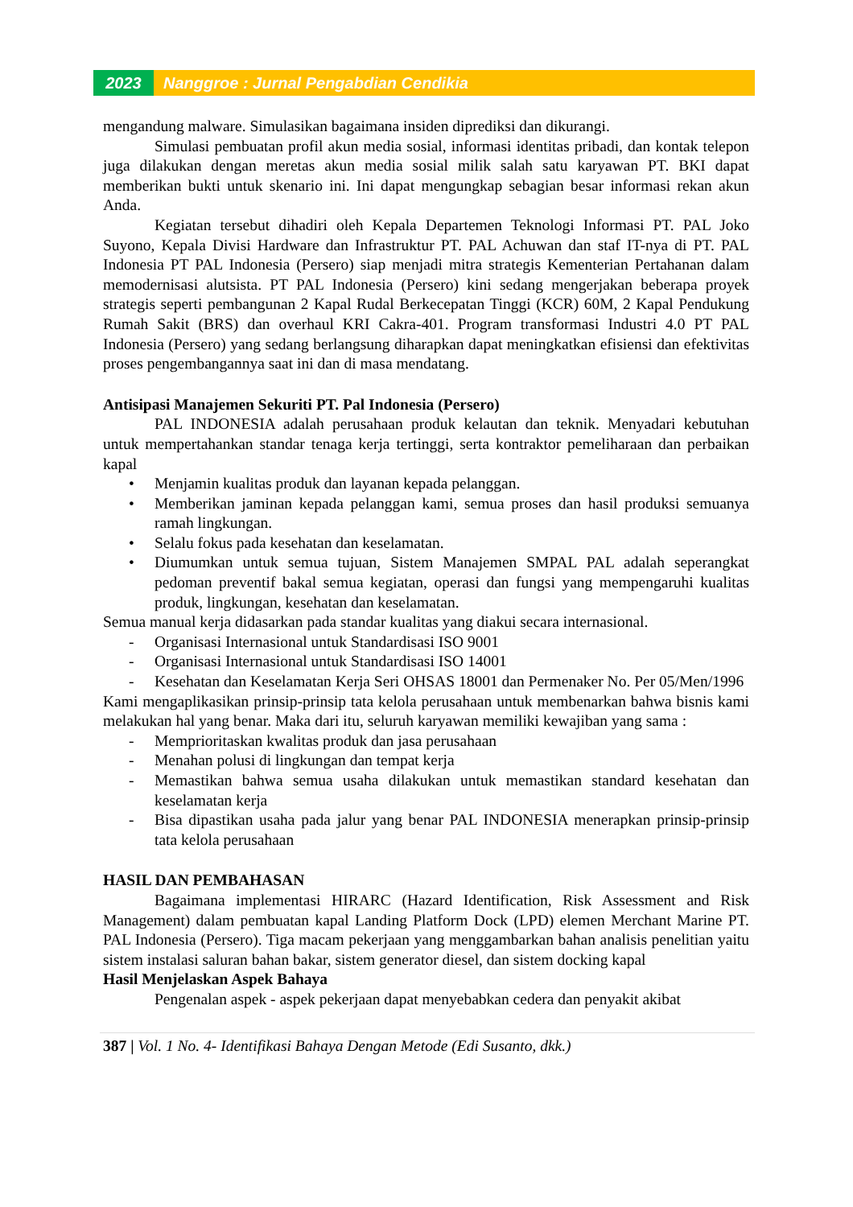2023 Nanggroe : Jurnal Pengabdian Cendikia
mengandung malware. Simulasikan bagaimana insiden diprediksi dan dikurangi.
Simulasi pembuatan profil akun media sosial, informasi identitas pribadi, dan kontak telepon juga dilakukan dengan meretas akun media sosial milik salah satu karyawan PT. BKI dapat memberikan bukti untuk skenario ini. Ini dapat mengungkap sebagian besar informasi rekan akun Anda.
Kegiatan tersebut dihadiri oleh Kepala Departemen Teknologi Informasi PT. PAL Joko Suyono, Kepala Divisi Hardware dan Infrastruktur PT. PAL Achuwan dan staf IT-nya di PT. PAL Indonesia PT PAL Indonesia (Persero) siap menjadi mitra strategis Kementerian Pertahanan dalam memodernisasi alutsista. PT PAL Indonesia (Persero) kini sedang mengerjakan beberapa proyek strategis seperti pembangunan 2 Kapal Rudal Berkecepatan Tinggi (KCR) 60M, 2 Kapal Pendukung Rumah Sakit (BRS) dan overhaul KRI Cakra-401. Program transformasi Industri 4.0 PT PAL Indonesia (Persero) yang sedang berlangsung diharapkan dapat meningkatkan efisiensi dan efektivitas proses pengembangannya saat ini dan di masa mendatang.
Antisipasi Manajemen Sekuriti PT. Pal Indonesia (Persero)
PAL INDONESIA adalah perusahaan produk kelautan dan teknik. Menyadari kebutuhan untuk mempertahankan standar tenaga kerja tertinggi, serta kontraktor pemeliharaan dan perbaikan kapal
• Menjamin kualitas produk dan layanan kepada pelanggan.
• Memberikan jaminan kepada pelanggan kami, semua proses dan hasil produksi semuanya ramah lingkungan.
• Selalu fokus pada kesehatan dan keselamatan.
• Diumumkan untuk semua tujuan, Sistem Manajemen SMPAL PAL adalah seperangkat pedoman preventif bakal semua kegiatan, operasi dan fungsi yang mempengaruhi kualitas produk, lingkungan, kesehatan dan keselamatan.
Semua manual kerja didasarkan pada standar kualitas yang diakui secara internasional.
- Organisasi Internasional untuk Standardisasi ISO 9001
- Organisasi Internasional untuk Standardisasi ISO 14001
- Kesehatan dan Keselamatan Kerja Seri OHSAS 18001 dan Permenaker No. Per 05/Men/1996
Kami mengaplikasikan prinsip-prinsip tata kelola perusahaan untuk membenarkan bahwa bisnis kami melakukan hal yang benar. Maka dari itu, seluruh karyawan memiliki kewajiban yang sama :
- Memprioritaskan kwalitas produk dan jasa perusahaan
- Menahan polusi di lingkungan dan tempat kerja
- Memastikan bahwa semua usaha dilakukan untuk memastikan standard kesehatan dan keselamatan kerja
- Bisa dipastikan usaha pada jalur yang benar PAL INDONESIA menerapkan prinsip-prinsip tata kelola perusahaan
HASIL DAN PEMBAHASAN
Bagaimana implementasi HIRARC (Hazard Identification, Risk Assessment and Risk Management) dalam pembuatan kapal Landing Platform Dock (LPD) elemen Merchant Marine PT. PAL Indonesia (Persero). Tiga macam pekerjaan yang menggambarkan bahan analisis penelitian yaitu sistem instalasi saluran bahan bakar, sistem generator diesel, dan sistem docking kapal
Hasil Menjelaskan Aspek Bahaya
Pengenalan aspek - aspek pekerjaan dapat menyebabkan cedera dan penyakit akibat
387 | Vol. 1 No. 4- Identifikasi Bahaya Dengan Metode (Edi Susanto, dkk.)